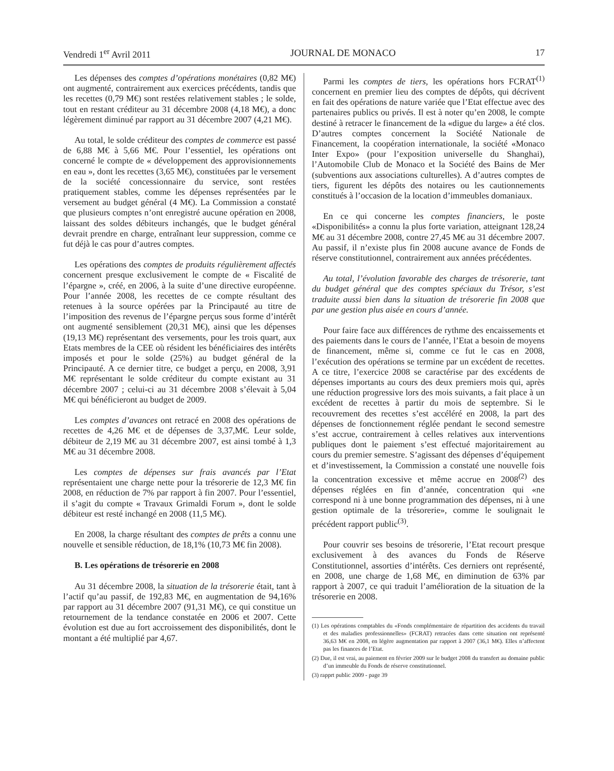Vendredi 1<sup>er</sup> Avril 2011 JOURNAL DE MONACO 17
Les dépenses des comptes d’opérations monétaires (0,82 M€) ont augmenté, contrairement aux exercices précédents, tandis que les recettes (0,79 M€) sont restées relativement stables ; le solde, tout en restant créditeur au 31 décembre 2008 (4,18 M€), a donc légèrement diminué par rapport au 31 décembre 2007 (4,21 M€).
Au total, le solde créditeur des comptes de commerce est passé de 6,88 M€ à 5,66 M€. Pour l’essentiel, les opérations ont concerné le compte de « développement des approvisionnements en eau », dont les recettes (3,65 M€), constituées par le versement de la société concessionnaire du service, sont restées pratiquement stables, comme les dépenses représentées par le versement au budget général (4 M€). La Commission a constaté que plusieurs comptes n’ont enregistré aucune opération en 2008, laissant des soldes débiteurs inchangés, que le budget général devrait prendre en charge, entraînant leur suppression, comme ce fut déjà le cas pour d’autres comptes.
Les opérations des comptes de produits régulièrement affectés concernent presque exclusivement le compte de « Fiscalité de l’épargne », créé, en 2006, à la suite d’une directive européenne. Pour l’année 2008, les recettes de ce compte résultant des retenues à la source opérées par la Principauté au titre de l’imposition des revenus de l’épargne perçus sous forme d’intérêt ont augmenté sensiblement (20,31 M€), ainsi que les dépenses (19,13 M€) représentant des versements, pour les trois quart, aux Etats membres de la CEE où résident les bénéficiaires des intérêts imposés et pour le solde (25%) au budget général de la Principauté. A ce dernier titre, ce budget a perçu, en 2008, 3,91 M€ représentant le solde créditeur du compte existant au 31 décembre 2007 ; celui-ci au 31 décembre 2008 s’élevait à 5,04 M€ qui bénéficieront au budget de 2009.
Les comptes d’avances ont retracé en 2008 des opérations de recettes de 4,26 M€ et de dépenses de 3,37,M€. Leur solde, débiteur de 2,19 M€ au 31 décembre 2007, est ainsi tombé à 1,3 M€ au 31 décembre 2008.
Les comptes de dépenses sur frais avancés par l’Etat représentaient une charge nette pour la trésorerie de 12,3 M€ fin 2008, en réduction de 7% par rapport à fin 2007. Pour l’essentiel, il s’agit du compte « Travaux Grimaldi Forum », dont le solde débiteur est resté inchangé en 2008 (11,5 M€).
En 2008, la charge résultant des comptes de prêts a connu une nouvelle et sensible réduction, de 18,1% (10,73 M€ fin 2008).
B. Les opérations de trésorerie en 2008
Au 31 décembre 2008, la situation de la trésorerie était, tant à l’actif qu’au passif, de 192,83 M€, en augmentation de 94,16% par rapport au 31 décembre 2007 (91,31 M€), ce qui constitue un retournement de la tendance constatée en 2006 et 2007. Cette évolution est due au fort accroissement des disponibilités, dont le montant a été multiplié par 4,67.
Parmi les comptes de tiers, les opérations hors FCRAT<sup>(1)</sup> concernent en premier lieu des comptes de dépôts, qui décrivent en fait des opérations de nature variée que l’Etat effectue avec des partenaires publics ou privés. Il est à noter qu’en 2008, le compte destiné à retracer le financement de la «digue du large» a été clos. D’autres comptes concernent la Société Nationale de Financement, la coopération internationale, la société «Monaco Inter Expo» (pour l’exposition universelle du Shanghai), l’Automobile Club de Monaco et la Société des Bains de Mer (subventions aux associations culturelles). A d’autres comptes de tiers, figurent les dépôts des notaires ou les cautionnements constitués à l’occasion de la location d’immeubles domaniaux.
En ce qui concerne les comptes financiers, le poste «Disponibilités» a connu la plus forte variation, atteignant 128,24 M€ au 31 décembre 2008, contre 27,45 M€ au 31 décembre 2007. Au passif, il n’existe plus fin 2008 aucune avance de Fonds de réserve constitutionnel, contrairement aux années précédentes.
Au total, l’évolution favorable des charges de trésorerie, tant du budget général que des comptes spéciaux du Trésor, s’est traduite aussi bien dans la situation de trésorerie fin 2008 que par une gestion plus aisée en cours d’année.
Pour faire face aux différences de rythme des encaissements et des paiements dans le cours de l’année, l’Etat a besoin de moyens de financement, même si, comme ce fut le cas en 2008, l’exécution des opérations se termine par un excédent de recettes. A ce titre, l’exercice 2008 se caractérise par des excédents de dépenses importants au cours des deux premiers mois qui, après une réduction progressive lors des mois suivants, a fait place à un excédent de recettes à partir du mois de septembre. Si le recouvrement des recettes s’est accéléré en 2008, la part des dépenses de fonctionnement réglée pendant le second semestre s’est accrue, contrairement à celles relatives aux interventions publiques dont le paiement s’est effectué majoritairement au cours du premier semestre. S’agissant des dépenses d’équipement et d’investissement, la Commission a constaté une nouvelle fois la concentration excessive et même accrue en 2008<sup>(2)</sup> des dépenses réglées en fin d’année, concentration qui «ne correspond ni à une bonne programmation des dépenses, ni à une gestion optimale de la trésorerie», comme le soulignait le précédent rapport public<sup>(3)</sup>.
Pour couvrir ses besoins de trésorerie, l’Etat recourt presque exclusivement à des avances du Fonds de Réserve Constitutionnel, assorties d’intérêts. Ces derniers ont représenté, en 2008, une charge de 1,68 M€, en diminution de 63% par rapport à 2007, ce qui traduit l’amélioration de la situation de la trésorerie en 2008.
(1) Les opérations comptables du «Fonds complémentaire de répartition des accidents du travail et des maladies professionnelles» (FCRAT) retracées dans cette situation ont représenté 36,63 M€ en 2008, en légère augmentation par rapport à 2007 (36,1 M€). Elles n’affectent pas les finances de l’Etat.
(2) Due, il est vrai, au paiement en février 2009 sur le budget 2008 du transfert au domaine public d’un immeuble du Fonds de réserve constitutionnel.
(3) rapprt public 2009 - page 39